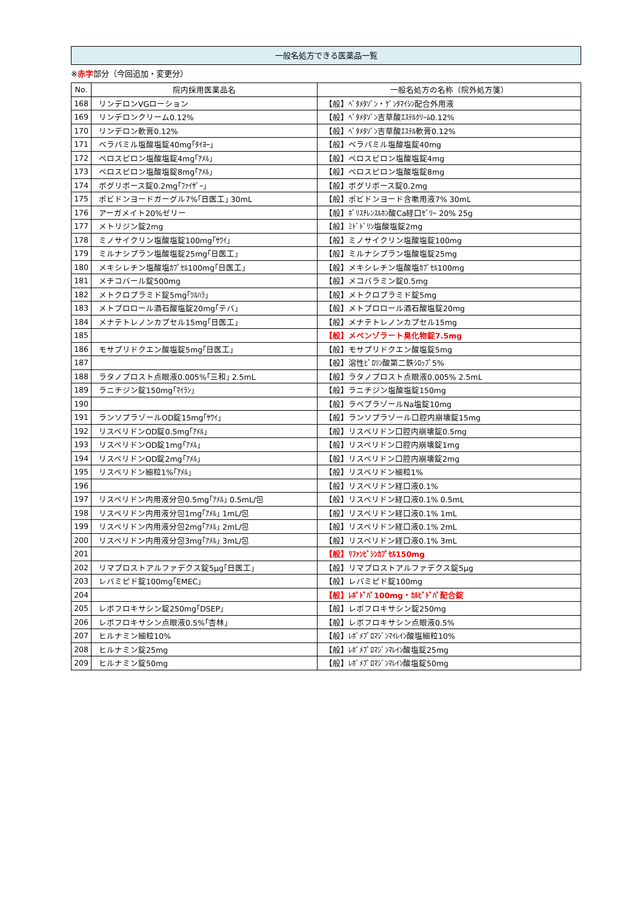一般名処方できる医薬品一覧
※赤字部分（今回追加・変更分）
| No. | 院内採用医薬品名 | 一般名処方の名称（院外処方箋） |
| --- | --- | --- |
| 168 | リンデロンVGローション | 【般】ﾍﾞﾀﾒﾀｿﾞﾝ・ｹﾞﾝﾀﾏｲｼﾝ配合外用液 |
| 169 | リンデロンクリーム0.12% | 【般】ﾍﾞﾀﾒﾀｿﾞﾝ吉草酸ｴｽﾃﾙｸﾘｰﾑ0.12% |
| 170 | リンデロン軟膏0.12% | 【般】ﾍﾞﾀﾒﾀｿﾞﾝ吉草酸ｴｽﾃﾙ軟膏0.12% |
| 171 | ベラパミル塩酸塩錠40mg｢ﾀｲﾖｰ｣ | 【般】ベラパミル塩酸塩錠40mg |
| 172 | ペロスピロン塩酸塩錠4mg｢ｱﾒﾙ｣ | 【般】ペロスピロン塩酸塩錠4mg |
| 173 | ペロスピロン塩酸塩錠8mg｢ｱﾒﾙ｣ | 【般】ペロスピロン塩酸塩錠8mg |
| 174 | ボグリボース錠0.2mg｢ﾌｧｲｻﾞｰ｣ | 【般】ボグリボース錠0.2mg |
| 175 | ポビドンヨードガーグル7%｢日医工｣ 30mL | 【般】ポビドンヨード含嗽用液7% 30mL |
| 176 | アーガメイト20%ゼリー | 【般】ﾎﾟﾘｽﾁﾚﾝｽﾙﾎﾝ酸Ca経口ｾﾞﾘｰ 20% 25g |
| 177 | メトリジン錠2mg | 【般】ﾐﾄﾞﾄﾞﾘﾝ塩酸塩錠2mg |
| 178 | ミノサイクリン塩酸塩錠100mg｢ｻﾜｲ｣ | 【般】ミノサイクリン塩酸塩錠100mg |
| 179 | ミルナシプラン塩酸塩錠25mg｢日医工｣ | 【般】ミルナシプラン塩酸塩錠25mg |
| 180 | メキシレチン塩酸塩ｶﾌﾟｾﾙ100mg｢日医工｣ | 【般】メキシレチン塩酸塩ｶﾌﾟｾﾙ100mg |
| 181 | メチコバール錠500mg | 【般】メコバラミン錠0.5mg |
| 182 | メトクロプラミド錠5mg｢ﾂﾙﾊﾗ｣ | 【般】メトクロプラミド錠5mg |
| 183 | メトプロロール酒石酸塩錠20mg｢テバ｣ | 【般】メトプロロール酒石酸塩錠20mg |
| 184 | メナテトレノンカプセル15mg｢日医工｣ | 【般】メナテトレノンカプセル15mg |
| 185 | | 【般】メペンゾラート臭化物錠7.5mg |
| 186 | モサプリドクエン酸塩錠5mg｢日医工｣ | 【般】モサプリドクエン酸塩錠5mg |
| 187 | | 【般】溶性ﾋﾟﾛﾘﾝ酸第二鉄ｼﾛｯﾌﾟ5% |
| 188 | ラタノプロスト点眼液0.005%｢三和｣ 2.5mL | 【般】ラタノプロスト点眼液0.005% 2.5mL |
| 189 | ラニチジン錠150mg｢ﾏｲﾗﾝ｣ | 【般】ラニチジン塩酸塩錠150mg |
| 190 | | 【般】ラベプラゾールNa塩錠10mg |
| 191 | ランソプラゾールOD錠15mg｢ｻﾜｲ｣ | 【般】ランソプラゾール口腔内崩壊錠15mg |
| 192 | リスペリドンOD錠0.5mg｢ｱﾒﾙ｣ | 【般】リスペリドン口腔内崩壊錠0.5mg |
| 193 | リスペリドンOD錠1mg｢ｱﾒﾙ｣ | 【般】リスペリドン口腔内崩壊錠1mg |
| 194 | リスペリドンOD錠2mg｢ｱﾒﾙ｣ | 【般】リスペリドン口腔内崩壊錠2mg |
| 195 | リスペリドン細粒1%｢ｱﾒﾙ｣ | 【般】リスペリドン細粒1% |
| 196 | | 【般】リスペリドン経口液0.1% |
| 197 | リスペリドン内用液分包0.5mg｢ｱﾒﾙ｣ 0.5mL/包 | 【般】リスペリドン経口液0.1% 0.5mL |
| 198 | リスペリドン内用液分包1mg｢ｱﾒﾙ｣ 1mL/包 | 【般】リスペリドン経口液0.1% 1mL |
| 199 | リスペリドン内用液分包2mg｢ｱﾒﾙ｣ 2mL/包 | 【般】リスペリドン経口液0.1% 2mL |
| 200 | リスペリドン内用液分包3mg｢ｱﾒﾙ｣ 3mL/包 | 【般】リスペリドン経口液0.1% 3mL |
| 201 | | 【般】ﾘﾌｧﾝﾋﾟｼﾝｶﾌﾟｾﾙ150mg |
| 202 | リマプロストアルファデクス錠5μg｢日医工｣ | 【般】リマプロストアルファデクス錠5μg |
| 203 | レバミピド錠100mg｢EMEC｣ | 【般】レバミピド錠100mg |
| 204 | | 【般】ﾚﾎﾞﾄﾞﾊﾟ100mg・ｶﾙﾋﾞﾄﾞﾊﾟ配合錠 |
| 205 | レボフロキサシン錠250mg｢DSEP｣ | 【般】レボフロキサシン錠250mg |
| 206 | レボフロキサシン点眼液0.5%｢杏林｣ | 【般】レボフロキサシン点眼液0.5% |
| 207 | ヒルナミン細粒10% | 【般】ﾚﾎﾞﾒﾌﾟﾛﾏｼﾞﾝﾏｲﾚｲﾝ酸塩細粒10% |
| 208 | ヒルナミン錠25mg | 【般】ﾚﾎﾞﾒﾌﾟﾛﾏｼﾞﾝﾏﾚｲﾝ酸塩錠25mg |
| 209 | ヒルナミン錠50mg | 【般】ﾚﾎﾞﾒﾌﾟﾛﾏｼﾞﾝﾏﾚｲﾝ酸塩錠50mg |